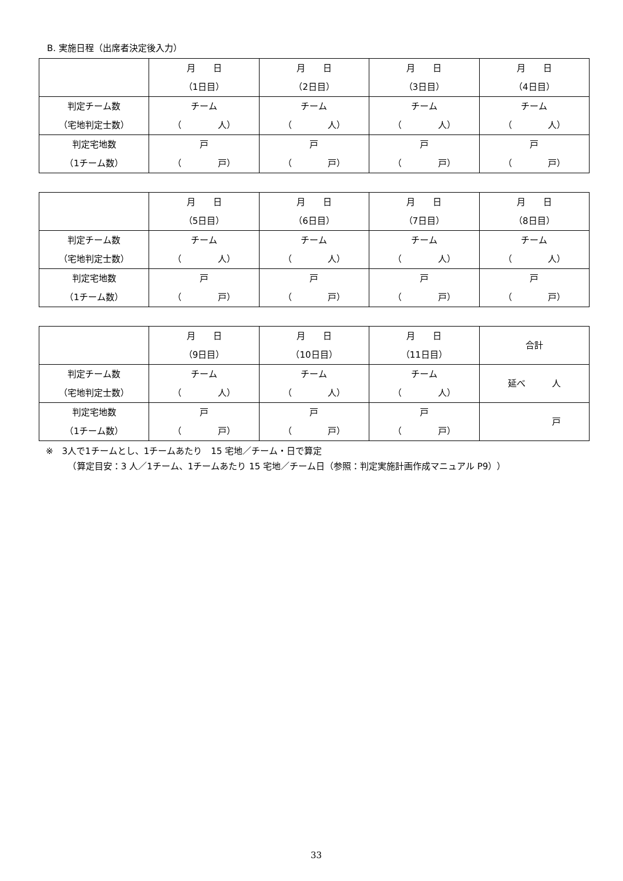B. 実施日程（出席者決定後入力）
| | 月 日 （1日目） | 月 日 （2日目） | 月 日 （3日目） | 月 日 （4日目） |
| 判定チーム数 （宅地判定士数） | チーム （ 人） | チーム （ 人） | チーム （ 人） | チーム （ 人） |
| 判定宅地数 （1チーム数） | 戸 （ 戸） | 戸 （ 戸） | 戸 （ 戸） | 戸 （ 戸） |
| | 月 日 （5日目） | 月 日 （6日目） | 月 日 （7日目） | 月 日 （8日目） |
| 判定チーム数 （宅地判定士数） | チーム （ 人） | チーム （ 人） | チーム （ 人） | チーム （ 人） |
| 判定宅地数 （1チーム数） | 戸 （ 戸） | 戸 （ 戸） | 戸 （ 戸） | 戸 （ 戸） |
| | 月 日 （9日目） | 月 日 （10日目） | 月 日 （11日目） | 合計 |
| 判定チーム数 （宅地判定士数） | チーム （ 人） | チーム （ 人） | チーム （ 人） | 延べ 人 |
| 判定宅地数 （1チーム数） | 戸 （ 戸） | 戸 （ 戸） | 戸 （ 戸） | 戸 |
※　3人で1チームとし、1チームあたり　15 宅地／チーム・日で算定
　　　（算定目安：3 人／1チーム、1チームあたり 15 宅地／チーム日（参照：判定実施計画作成マニュアル P9））
33